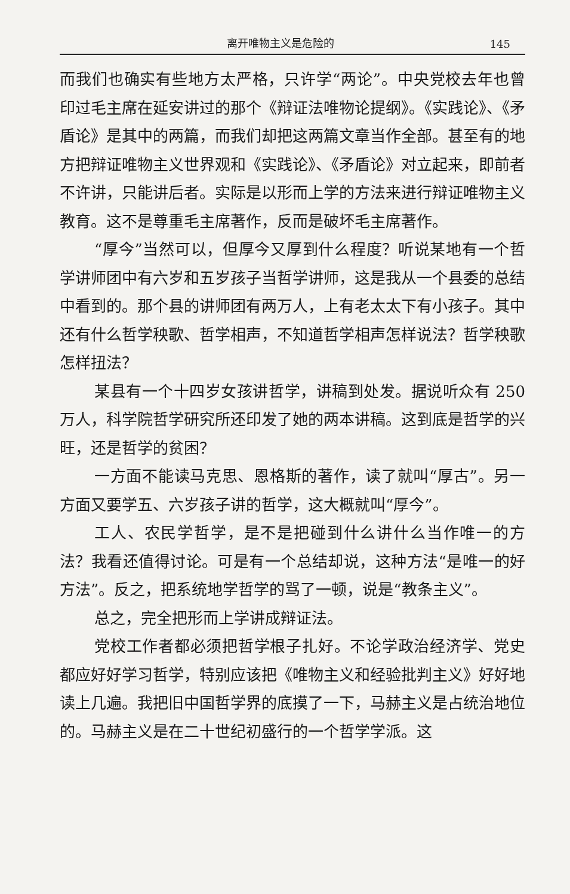离开唯物主义是危险的 145
而我们也确实有些地方太严格，只许学“两论”。中央党校去年也曾印过毛主席在延安讲过的那个《辩证法唯物论提纲》。《实践论》、《矛盾论》是其中的两篇，而我们却把这两篇文章当作全部。甚至有的地方把辩证唯物主义世界观和《实践论》、《矛盾论》对立起来，即前者不许讲，只能讲后者。实际是以形而上学的方法来进行辩证唯物主义教育。这不是尊重毛主席著作，反而是破坏毛主席著作。
“厚今”当然可以，但厚今又厚到什么程度？听说某地有一个哲学讲师团中有六岁和五岁孩子当哲学讲师，这是我从一个县委的总结中看到的。那个县的讲师团有两万人，上有老太太下有小孩子。其中还有什么哲学秧歌、哲学相声，不知道哲学相声怎样说法？哲学秧歌怎样扭法？
某县有一个十四岁女孩讲哲学，讲稿到处发。据说听众有 250 万人，科学院哲学研究所还印发了她的两本讲稿。这到底是哲学的兴旺，还是哲学的贫困？
一方面不能读马克思、恩格斯的著作，读了就叫“厚古”。另一方面又要学五、六岁孩子讲的哲学，这大概就叫“厚今”。
工人、农民学哲学，是不是把碰到什么讲什么当作唯一的方法？我看还值得讨论。可是有一个总结却说，这种方法“是唯一的好方法”。反之，把系统地学哲学的骂了一顿，说是“教条主义”。
总之，完全把形而上学讲成辩证法。
党校工作者都必须把哲学根子扎好。不论学政治经济学、党史都应好好学习哲学，特别应该把《唯物主义和经验批判主义》好好地读上几遍。我把旧中国哲学界的底摸了一下，马赫主义是占统治地位的。马赫主义是在二十世纪初盛行的一个哲学学派。这